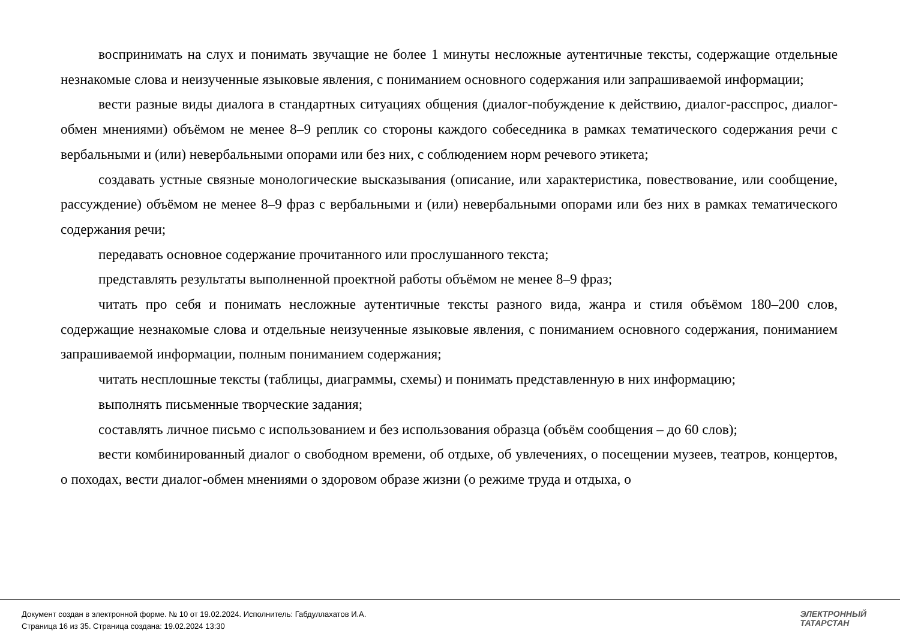воспринимать на слух и понимать звучащие не более 1 минуты несложные аутентичные тексты, содержащие отдельные незнакомые слова и неизученные языковые явления, с пониманием основного содержания или запрашиваемой информации;
вести разные виды диалога в стандартных ситуациях общения (диалог-побуждение к действию, диалог-расспрос, диалог-обмен мнениями) объёмом не менее 8–9 реплик со стороны каждого собеседника в рамках тематического содержания речи с вербальными и (или) невербальными опорами или без них, с соблюдением норм речевого этикета;
создавать устные связные монологические высказывания (описание, или характеристика, повествование, или сообщение, рассуждение) объёмом не менее 8–9 фраз с вербальными и (или) невербальными опорами или без них в рамках тематического содержания речи;
передавать основное содержание прочитанного или прослушанного текста;
представлять результаты выполненной проектной работы объёмом не менее 8–9 фраз;
читать про себя и понимать несложные аутентичные тексты разного вида, жанра и стиля объёмом 180–200 слов, содержащие незнакомые слова и отдельные неизученные языковые явления, с пониманием основного содержания, пониманием запрашиваемой информации, полным пониманием содержания;
читать несплошные тексты (таблицы, диаграммы, схемы) и понимать представленную в них информацию;
выполнять письменные творческие задания;
составлять личное письмо с использованием и без использования образца (объём сообщения – до 60 слов);
вести комбинированный диалог о свободном времени, об отдыхе, об увлечениях, о посещении музеев, театров, концертов, о походах, вести диалог-обмен мнениями о здоровом образе жизни (о режиме труда и отдыха, о
Документ создан в электронной форме. № 10 от 19.02.2024. Исполнитель: Габдуллахатов И.А.
Страница 16 из 35. Страница создана: 19.02.2024 13:30
ЭЛЕКТРОННЫЙ
ТАТАРСТАН